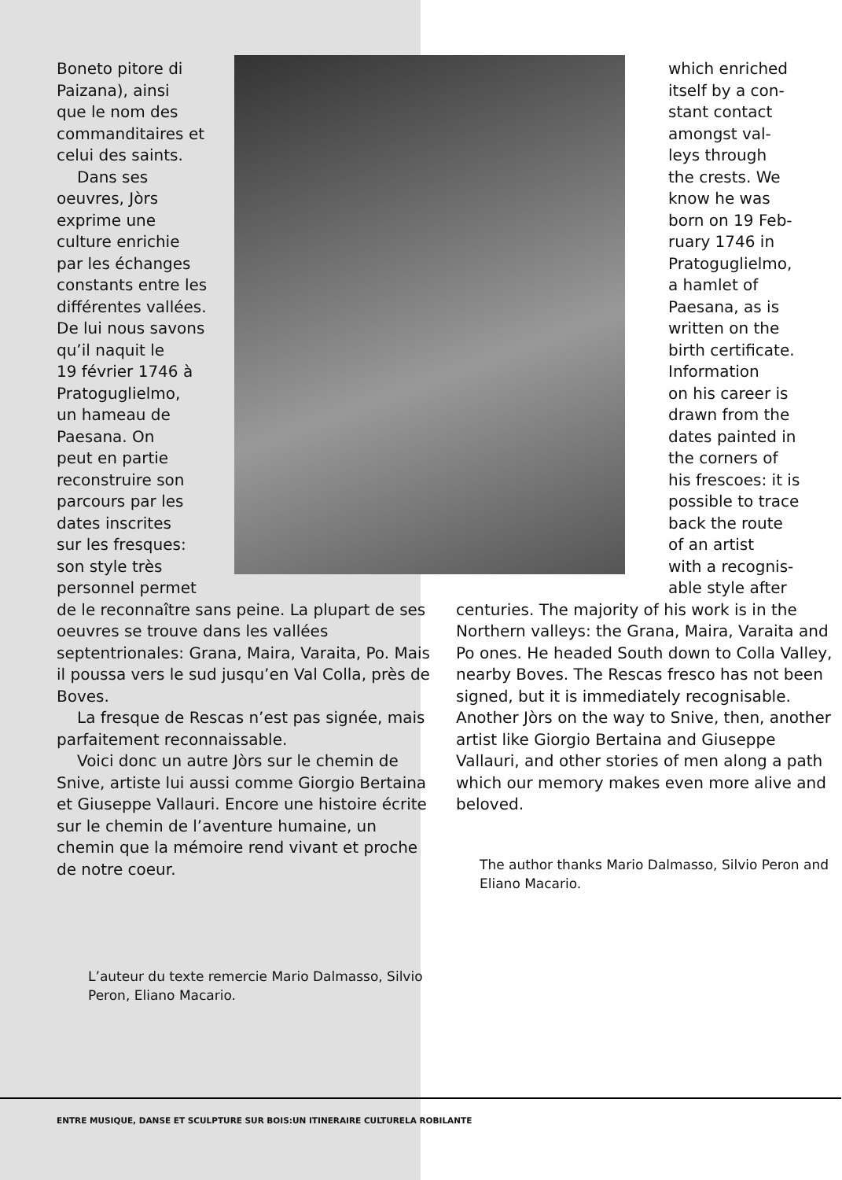Boneto pitore di
Paizana), ainsi
que le nom des
commanditaires et
celui des saints.
Dans ses
oeuvres, Jòrs
exprime une
culture enrichie
par les échanges
constants entre les
différentes vallées.
De lui nous savons
qu’il naquit le
19 février 1746 à
Pratoguglielmo,
un hameau de
Paesana. On
peut en partie
reconstruire son
parcours par les
dates inscrites
sur les fresques:
son style très
personnel permet
de le reconnaître sans peine. La plupart de ses oeuvres se trouve dans les vallées septentrionales: Grana, Maira, Varaita, Po. Mais il poussa vers le sud jusqu’en Val Colla, près de Boves.
La fresque de Rescas n’est pas signée, mais parfaitement reconnaissable.
Voici donc un autre Jòrs sur le chemin de Snive, artiste lui aussi comme Giorgio Bertaina et Giuseppe Vallauri. Encore une histoire écrite sur le chemin de l’aventure humaine, un chemin que la mémoire rend vivant et proche de notre coeur.
L’auteur du texte remercie Mario Dalmasso, Silvio Peron, Eliano Macario.
which enriched
itself by a con-
stant contact
amongst val-
leys through
the crests. We
know he was
born on 19 Feb-
ruary 1746 in
Pratoguglielmo,
a hamlet of
Paesana, as is
written on the
birth certificate.
Information
on his career is
drawn from the
dates painted in
the corners of
his frescoes: it is
possible to trace
back the route
of an artist
with a recognis-
able style after
centuries. The majority of his work is in the Northern valleys: the Grana, Maira, Varaita and Po ones. He headed South down to Colla Valley, nearby Boves. The Rescas fresco has not been signed, but it is immediately recognisable. Another Jòrs on the way to Snive, then, another artist like Giorgio Bertaina and Giuseppe Vallauri, and other stories of men along a path which our memory makes even more alive and beloved.
The author thanks Mario Dalmasso, Silvio Peron and Eliano Macario.
ENTRE MUSIQUE, DANSE ET SCULPTURE SUR BOIS:UN ITINERAIRE CULTURELA ROBILANTE